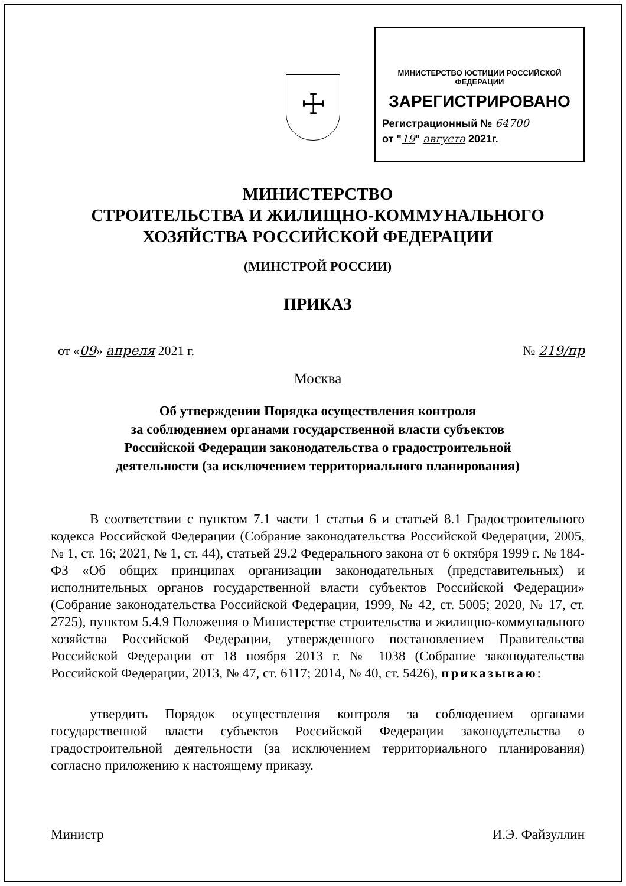☩
МИНИСТЕРСТВО ЮСТИЦИИ РОССИЙСКОЙ ФЕДЕРАЦИИ
ЗАРЕГИСТРИРОВАНО
Регистрационный № 64700
от "19" августа 2021г.
МИНИСТЕРСТВО
СТРОИТЕЛЬСТВА И ЖИЛИЩНО-КОММУНАЛЬНОГО
ХОЗЯЙСТВА РОССИЙСКОЙ ФЕДЕРАЦИИ
(МИНСТРОЙ РОССИИ)
ПРИКАЗ
от «09» апреля 2021 г. № 219/пр
Москва
Об утверждении Порядка осуществления контроля
за соблюдением органами государственной власти субъектов
Российской Федерации законодательства о градостроительной
деятельности (за исключением территориального планирования)
В соответствии с пунктом 7.1 части 1 статьи 6 и статьей 8.1 Градостроительного кодекса Российской Федерации (Собрание законодательства Российской Федерации, 2005, № 1, ст. 16; 2021, № 1, ст. 44), статьей 29.2 Федерального закона от 6 октября 1999 г. № 184-ФЗ «Об общих принципах организации законодательных (представительных) и исполнительных органов государственной власти субъектов Российской Федерации» (Собрание законодательства Российской Федерации, 1999, № 42, ст. 5005; 2020, № 17, ст. 2725), пунктом 5.4.9 Положения о Министерстве строительства и жилищно-коммунального хозяйства Российской Федерации, утвержденного постановлением Правительства Российской Федерации от 18 ноября 2013 г. № 1038 (Собрание законодательства Российской Федерации, 2013, № 47, ст. 6117; 2014, № 40, ст. 5426), приказываю:
утвердить Порядок осуществления контроля за соблюдением органами государственной власти субъектов Российской Федерации законодательства о градостроительной деятельности (за исключением территориального планирования) согласно приложению к настоящему приказу.
Министр И.Э. Файзуллин